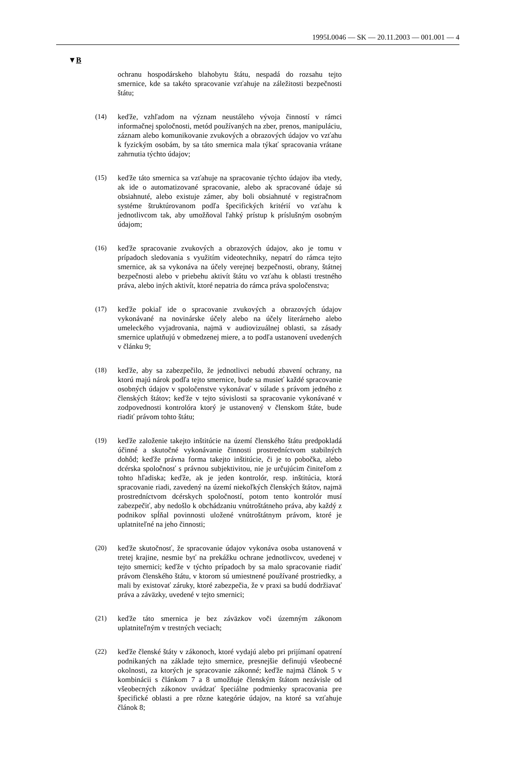1995L0046 — SK — 20.11.2003 — 001.001 — 4
▼B
ochranu hospodárskeho blahobytu štátu, nespadá do rozsahu tejto smernice, kde sa takéto spracovanie vzťahuje na záležitosti bezpečnosti štátu;
(14) keďže, vzhľadom na význam neustáleho vývoja činností v rámci informačnej spoločnosti, metód používaných na zber, prenos, manipuláciu, záznam alebo komunikovanie zvukových a obrazových údajov vo vzťahu k fyzickým osobám, by sa táto smernica mala týkať spracovania vrátane zahrnutia týchto údajov;
(15) keďže táto smernica sa vzťahuje na spracovanie týchto údajov iba vtedy, ak ide o automatizované spracovanie, alebo ak spracované údaje sú obsiahnuté, alebo existuje zámer, aby boli obsiahnuté v registračnom systéme štruktúrovanom podľa špecifických kritérií vo vzťahu k jednotlivcom tak, aby umožňoval ľahký prístup k príslušným osobným údajom;
(16) keďže spracovanie zvukových a obrazových údajov, ako je tomu v prípadoch sledovania s využitím videotechniky, nepatrí do rámca tejto smernice, ak sa vykonáva na účely verejnej bezpečnosti, obrany, štátnej bezpečnosti alebo v priebehu aktivít štátu vo vzťahu k oblasti trestného práva, alebo iných aktivít, ktoré nepatria do rámca práva spoločenstva;
(17) keďže pokiaľ ide o spracovanie zvukových a obrazových údajov vykonávané na novinárske účely alebo na účely literárneho alebo umeleckého vyjadrovania, najmä v audiovizuálnej oblasti, sa zásady smernice uplatňujú v obmedzenej miere, a to podľa ustanovení uvedených v článku 9;
(18) keďže, aby sa zabezpečilo, že jednotlivci nebudú zbavení ochrany, na ktorú majú nárok podľa tejto smernice, bude sa musieť každé spracovanie osobných údajov v spoločenstve vykonávať v súlade s právom jedného z členských štátov; keďže v tejto súvislosti sa spracovanie vykonávané v zodpovednosti kontrolóra ktorý je ustanovený v členskom štáte, bude riadiť právom tohto štátu;
(19) keďže založenie takejto inštitúcie na území členského štátu predpokladá účinné a skutočné vykonávanie činnosti prostredníctvom stabilných dohôd; keďže právna forma takejto inštitúcie, či je to pobočka, alebo dcérska spoločnosť s právnou subjektivitou, nie je určujúcim činiteľom z tohto hľadiska; keďže, ak je jeden kontrolór, resp. inštitúcia, ktorá spracovanie riadi, zavedený na území niekoľkých členských štátov, najmä prostredníctvom dcérskych spoločností, potom tento kontrolór musí zabezpečiť, aby nedošlo k obchádzaniu vnútroštátneho práva, aby každý z podnikov spĺňal povinnosti uložené vnútroštátnym právom, ktoré je uplatniteľné na jeho činnosti;
(20) keďže skutočnosť, že spracovanie údajov vykonáva osoba ustanovená v tretej krajine, nesmie byť na prekážku ochrane jednotlivcov, uvedenej v tejto smernici; keďže v týchto prípadoch by sa malo spracovanie riadiť právom členského štátu, v ktorom sú umiestnené používané prostriedky, a mali by existovať záruky, ktoré zabezpečia, že v praxi sa budú dodržiavať práva a záväzky, uvedené v tejto smernici;
(21) keďže táto smernica je bez záväzkov voči územným zákonom uplatniteľným v trestných veciach;
(22) keďže členské štáty v zákonoch, ktoré vydajú alebo pri prijímaní opatrení podnikaných na základe tejto smernice, presnejšie definujú všeobecné okolnosti, za ktorých je spracovanie zákonné; keďže najmä článok 5 v kombinácii s článkom 7 a 8 umožňuje členským štátom nezávisle od všeobecných zákonov uvádzať špeciálne podmienky spracovania pre špecifické oblasti a pre rôzne kategórie údajov, na ktoré sa vzťahuje článok 8;